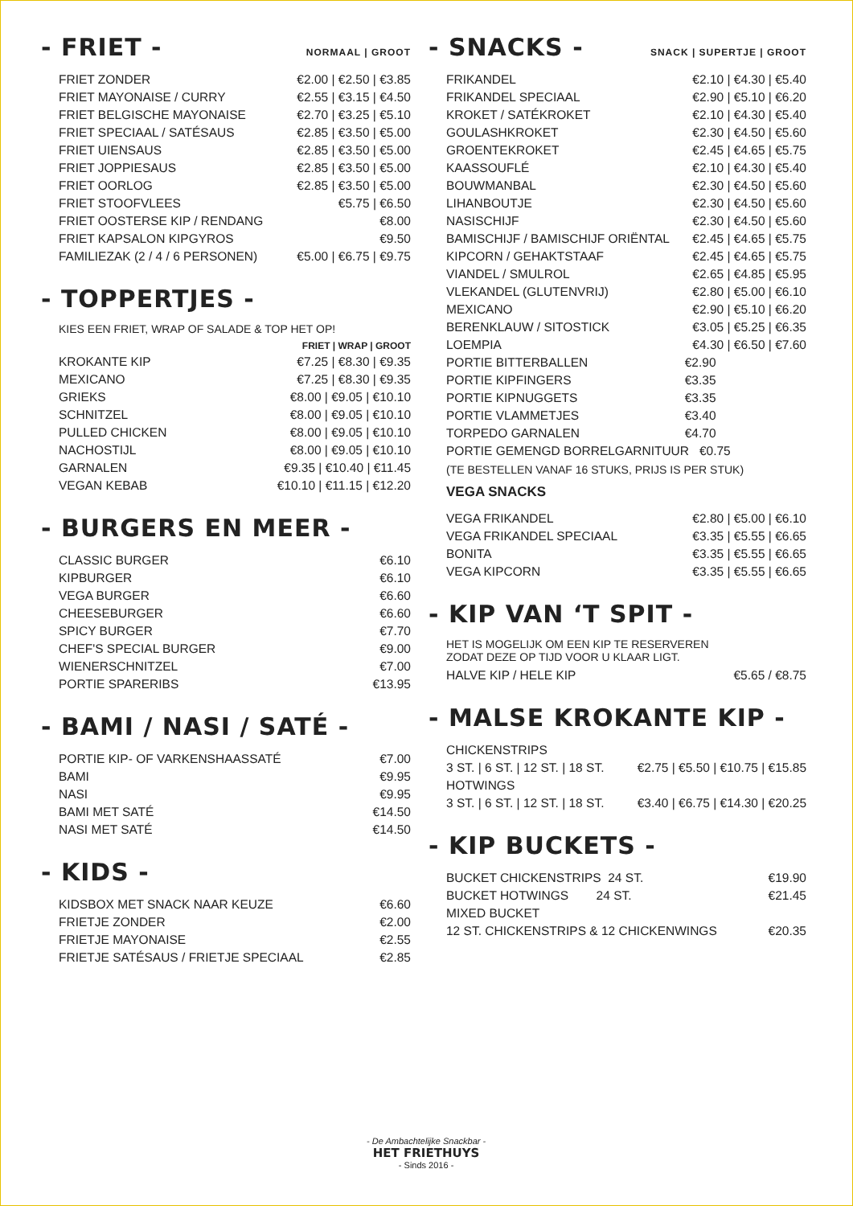- FRIET - NORMAAL | GROOT
| FRIET ZONDER | €2.00 / €2.50 / €3.85 |
| FRIET MAYONAISE / CURRY | €2.55 / €3.15 / €4.50 |
| FRIET BELGISCHE MAYONAISE | €2.70 / €3.25 / €5.10 |
| FRIET SPECIAAL / SATÉSAUS | €2.85 / €3.50 / €5.00 |
| FRIET UIENSAUS | €2.85 / €3.50 / €5.00 |
| FRIET JOPPIESAUS | €2.85 / €3.50 / €5.00 |
| FRIET OORLOG | €2.85 / €3.50 / €5.00 |
| FRIET STOOFVLEES | €5.75 / €6.50 |
| FRIET OOSTERSE KIP / RENDANG | €8.00 |
| FRIET KAPSALON KIPGYROS | €9.50 |
| FAMILIEZAK (2 / 4 / 6 PERSONEN) | €5.00 / €6.75 / €9.75 |
- TOPPERTJES -
KIES EEN FRIET, WRAP OF SALADE & TOP HET OP!
| | FRIET / WRAP / GROOT |
| --- | --- |
| KROKANTE KIP | €7.25 / €8.30 / €9.35 |
| MEXICANO | €7.25 / €8.30 / €9.35 |
| GRIEKS | €8.00 / €9.05 / €10.10 |
| SCHNITZEL | €8.00 / €9.05 / €10.10 |
| PULLED CHICKEN | €8.00 / €9.05 / €10.10 |
| NACHOSTIJL | €8.00 / €9.05 / €10.10 |
| GARNALEN | €9.35 / €10.40 / €11.45 |
| VEGAN KEBAB | €10.10 / €11.15 / €12.20 |
- BURGERS EN MEER -
| CLASSIC BURGER | €6.10 |
| KIPBURGER | €6.10 |
| VEGA BURGER | €6.60 |
| CHEESEBURGER | €6.60 |
| SPICY BURGER | €7.70 |
| CHEF'S SPECIAL BURGER | €9.00 |
| WIENERSCHNITZEL | €7.00 |
| PORTIE SPARERIBS | €13.95 |
- BAMI / NASI / SATÉ -
| PORTIE KIP- OF VARKENSHAASSATÉ | €7.00 |
| BAMI | €9.95 |
| NASI | €9.95 |
| BAMI MET SATÉ | €14.50 |
| NASI MET SATÉ | €14.50 |
- KIDS -
| KIDSBOX MET SNACK NAAR KEUZE | €6.60 |
| FRIETJE ZONDER | €2.00 |
| FRIETJE MAYONAISE | €2.55 |
| FRIETJE SATÉSAUS / FRIETJE SPECIAAL | €2.85 |
- SNACKS - SNACK | SUPERTJE | GROOT
| FRIKANDEL | €2.10 / €4.30 / €5.40 |
| FRIKANDEL SPECIAAL | €2.90 / €5.10 / €6.20 |
| KROKET / SATÉKROKET | €2.10 / €4.30 / €5.40 |
| GOULASHKROKET | €2.30 / €4.50 / €5.60 |
| GROENTEKROKET | €2.45 / €4.65 / €5.75 |
| KAASSOUFLÉ | €2.10 / €4.30 / €5.40 |
| BOUWMANBAL | €2.30 / €4.50 / €5.60 |
| LIHANBOUTJE | €2.30 / €4.50 / €5.60 |
| NASISCHIJF | €2.30 / €4.50 / €5.60 |
| BAMISCHIJF / BAMISCHIJF ORIËNTAL | €2.45 / €4.65 / €5.75 |
| KIPCORN / GEHAKTSTAAF | €2.45 / €4.65 / €5.75 |
| VIANDEL / SMULROL | €2.65 / €4.85 / €5.95 |
| VLEKANDEL (GLUTENVRIJ) | €2.80 / €5.00 / €6.10 |
| MEXICANO | €2.90 / €5.10 / €6.20 |
| BERENKLAUW / SITOSTICK | €3.05 / €5.25 / €6.35 |
| LOEMPIA | €4.30 / €6.50 / €7.60 |
| PORTIE BITTERBALLEN | €2.90 |
| PORTIE KIPFINGERS | €3.35 |
| PORTIE KIPNUGGETS | €3.35 |
| PORTIE VLAMMETJES | €3.40 |
| TORPEDO GARNALEN | €4.70 |
| PORTIE GEMENGD BORRELGARNITUUR €0.75 | |
(TE BESTELLEN VANAF 16 STUKS, PRIJS IS PER STUK)
VEGA SNACKS
| VEGA FRIKANDEL | €2.80 / €5.00 / €6.10 |
| VEGA FRIKANDEL SPECIAAL | €3.35 / €5.55 / €6.65 |
| BONITA | €3.35 / €5.55 / €6.65 |
| VEGA KIPCORN | €3.35 / €5.55 / €6.65 |
- KIP VAN ‘T SPIT -
HET IS MOGELIJK OM EEN KIP TE RESERVEREN
ZODAT DEZE OP TIJD VOOR U KLAAR LIGT.
| HALVE KIP / HELE KIP | €5.65 / €8.75 |
- MALSE KROKANTE KIP -
| CHICKENSTRIPS | |
| 3 ST. / 6 ST. / 12 ST. / 18 ST. | €2.75 / €5.50 / €10.75 / €15.85 |
| HOTWINGS | |
| 3 ST. / 6 ST. / 12 ST. / 18 ST. | €3.40 / €6.75 / €14.30 / €20.25 |
- KIP BUCKETS -
| BUCKET CHICKENSTRIPS 24 ST. | €19.90 |
| BUCKET HOTWINGS 24 ST. | €21.45 |
| MIXED BUCKET | |
| 12 ST. CHICKENSTRIPS & 12 CHICKENWINGS | €20.35 |
- De Ambachtelijke Snackbar -
HET FRIETHUYS
- Sinds 2016 -